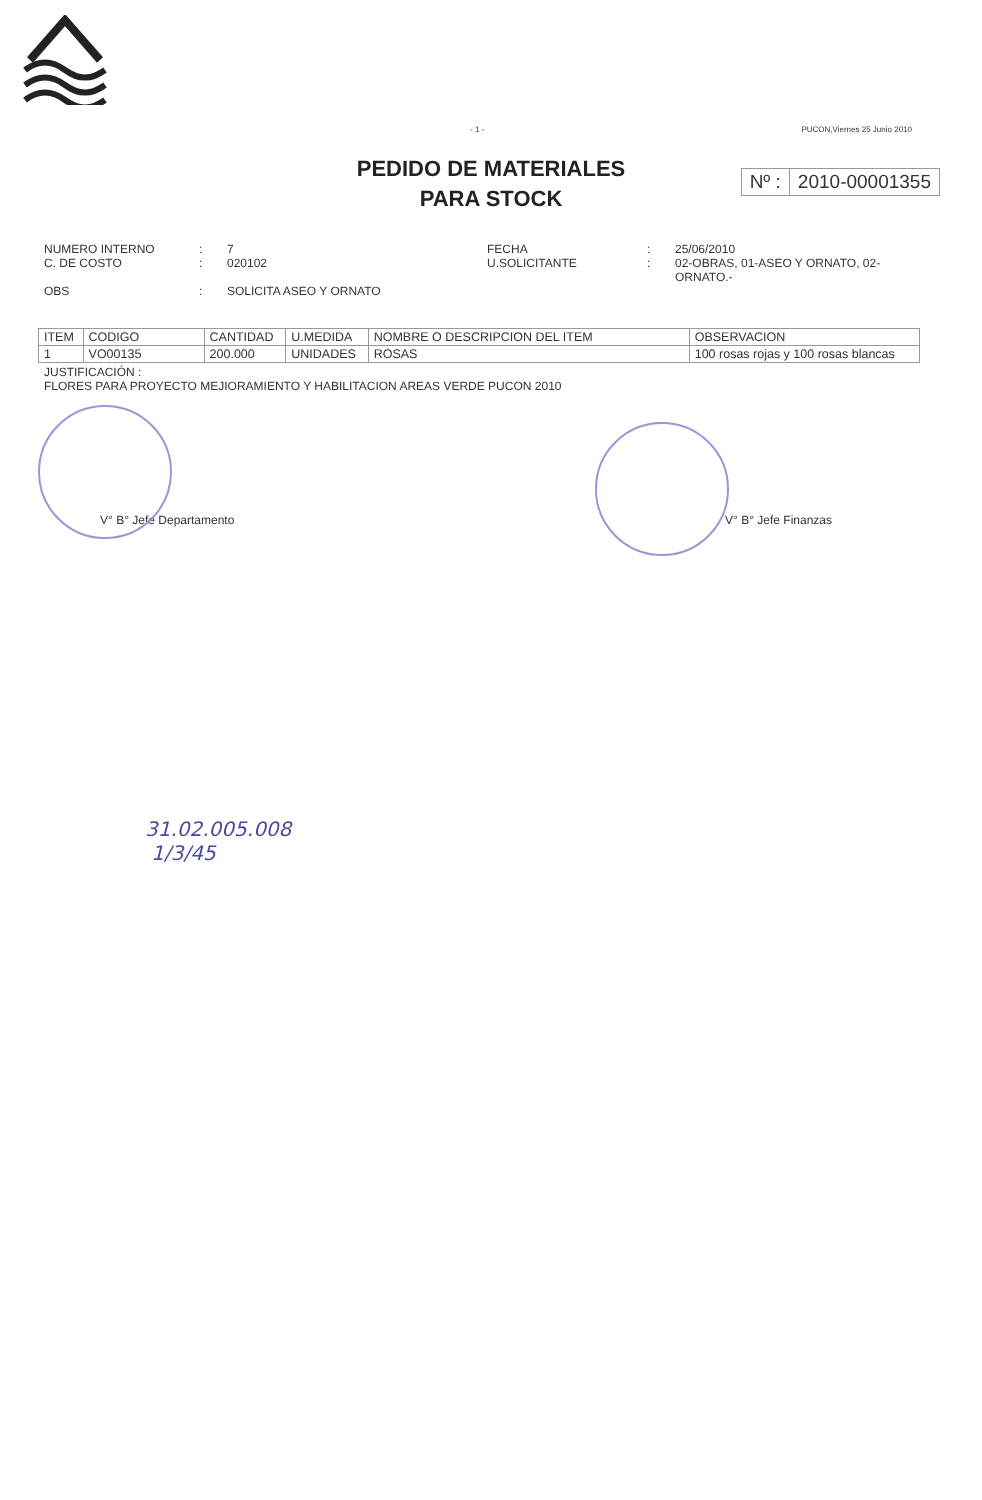- 1 - PUCON,Viernes 25 Junio 2010
PEDIDO DE MATERIALES
PARA STOCK
Nº : 2010-00001355
NUMERO INTERNO
:
7
FECHA
:
25/06/2010
C. DE COSTO
:
020102
U.SOLICITANTE
:
02-OBRAS, 01-ASEO Y ORNATO, 02-ORNATO.-
OBS
:
SOLICITA ASEO Y ORNATO
| ITEM | CODIGO | CANTIDAD | U.MEDIDA | NOMBRE O DESCRIPCION DEL ITEM | OBSERVACION |
| --- | --- | --- | --- | --- | --- |
| 1 | VO00135 | 200.000 | UNIDADES | ROSAS | 100 rosas rojas y 100 rosas blancas |
JUSTIFICACIÓN :
FLORES PARA PROYECTO MEJIORAMIENTO Y HABILITACION AREAS VERDE PUCON 2010
V° B° Jefe Departamento V° B° Jefe Finanzas
31.02.005.008
1/3/45